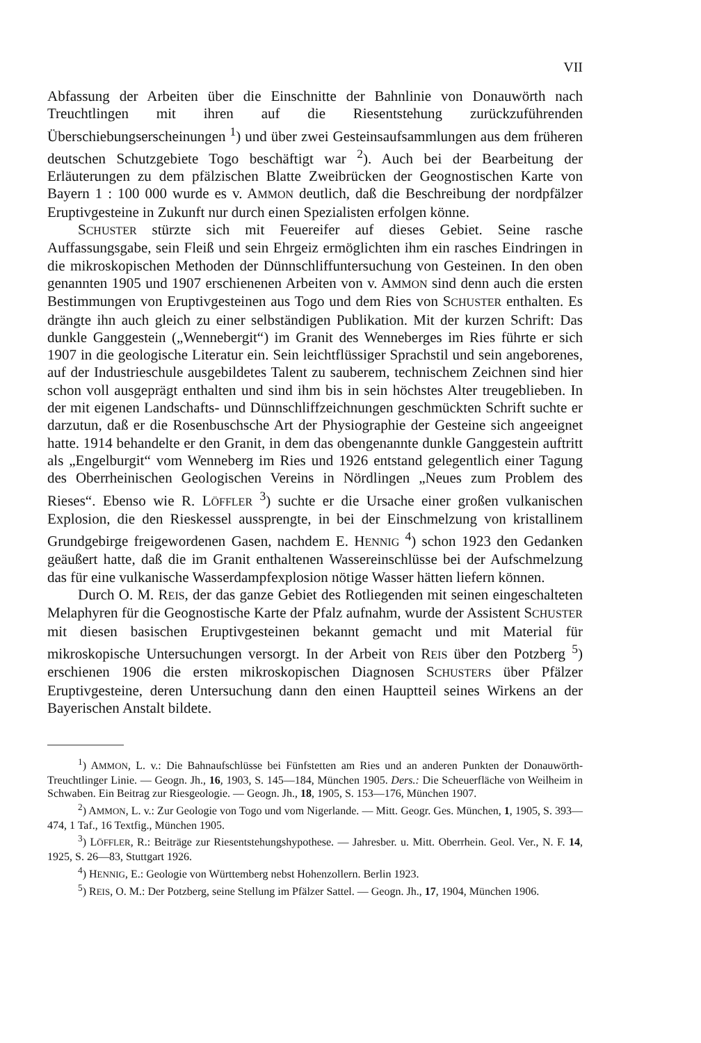VII
Abfassung der Arbeiten über die Einschnitte der Bahnlinie von Donauwörth nach Treuchtlingen mit ihren auf die Riesentstehung zurückzuführenden Überschiebungserscheinungen <sup>1</sup>) und über zwei Gesteinsaufsammlungen aus dem früheren deutschen Schutzgebiete Togo beschäftigt war <sup>2</sup>). Auch bei der Bearbeitung der Erläuterungen zu dem pfälzischen Blatte Zweibrücken der Geognostischen Karte von Bayern 1 : 100 000 wurde es v. AMMON deutlich, daß die Beschreibung der nordpfälzer Eruptivgesteine in Zukunft nur durch einen Spezialisten erfolgen könne.
SCHUSTER stürzte sich mit Feuereifer auf dieses Gebiet. Seine rasche Auffassungsgabe, sein Fleiß und sein Ehrgeiz ermöglichten ihm ein rasches Eindringen in die mikroskopischen Methoden der Dünnschliffuntersuchung von Gesteinen. In den oben genannten 1905 und 1907 erschienenen Arbeiten von v. AMMON sind denn auch die ersten Bestimmungen von Eruptivgesteinen aus Togo und dem Ries von SCHUSTER enthalten. Es drängte ihn auch gleich zu einer selbständigen Publikation. Mit der kurzen Schrift: Das dunkle Ganggestein („Wennebergit“) im Granit des Wenneberges im Ries führte er sich 1907 in die geologische Literatur ein. Sein leichtflüssiger Sprachstil und sein angeborenes, auf der Industrieschule ausgebildetes Talent zu sauberem, technischem Zeichnen sind hier schon voll ausgeprägt enthalten und sind ihm bis in sein höchstes Alter treugeblieben. In der mit eigenen Landschafts- und Dünnschliffzeichnungen geschmückten Schrift suchte er darzutun, daß er die Rosenbuschsche Art der Physiographie der Gesteine sich angeeignet hatte. 1914 behandelte er den Granit, in dem das obengenannte dunkle Ganggestein auftritt als „Engelburgit“ vom Wenneberg im Ries und 1926 entstand gelegentlich einer Tagung des Oberrheinischen Geologischen Vereins in Nördlingen „Neues zum Problem des Rieses“. Ebenso wie R. LÖFFLER <sup>3</sup>) suchte er die Ursache einer großen vulkanischen Explosion, die den Rieskessel aussprengte, in bei der Einschmelzung von kristallinem Grundgebirge freigewordenen Gasen, nachdem E. HENNIG <sup>4</sup>) schon 1923 den Gedanken geäußert hatte, daß die im Granit enthaltenen Wassereinschlüsse bei der Aufschmelzung das für eine vulkanische Wasserdampfexplosion nötige Wasser hätten liefern können.
Durch O. M. REIS, der das ganze Gebiet des Rotliegenden mit seinen eingeschalteten Melaphyren für die Geognostische Karte der Pfalz aufnahm, wurde der Assistent SCHUSTER mit diesen basischen Eruptivgesteinen bekannt gemacht und mit Material für mikroskopische Untersuchungen versorgt. In der Arbeit von REIS über den Potzberg <sup>5</sup>) erschienen 1906 die ersten mikroskopischen Diagnosen SCHUSTERS über Pfälzer Eruptivgesteine, deren Untersuchung dann den einen Hauptteil seines Wirkens an der Bayerischen Anstalt bildete.
<sup>1</sup>) AMMON, L. v.: Die Bahnaufschlüsse bei Fünfstetten am Ries und an anderen Punkten der Donauwörth-Treuchtlinger Linie. — Geogn. Jh., 16, 1903, S. 145—184, München 1905. Ders.: Die Scheuerfläche von Weilheim in Schwaben. Ein Beitrag zur Riesgeologie. — Geogn. Jh., 18, 1905, S. 153—176, München 1907.
<sup>2</sup>) AMMON, L. v.: Zur Geologie von Togo und vom Nigerlande. — Mitt. Geogr. Ges. München, 1, 1905, S. 393—474, 1 Taf., 16 Textfig., München 1905.
<sup>3</sup>) LÖFFLER, R.: Beiträge zur Riesentstehungshypothese. — Jahresber. u. Mitt. Oberrhein. Geol. Ver., N. F. 14, 1925, S. 26—83, Stuttgart 1926.
<sup>4</sup>) HENNIG, E.: Geologie von Württemberg nebst Hohenzollern. Berlin 1923.
<sup>5</sup>) REIS, O. M.: Der Potzberg, seine Stellung im Pfälzer Sattel. — Geogn. Jh., 17, 1904, München 1906.